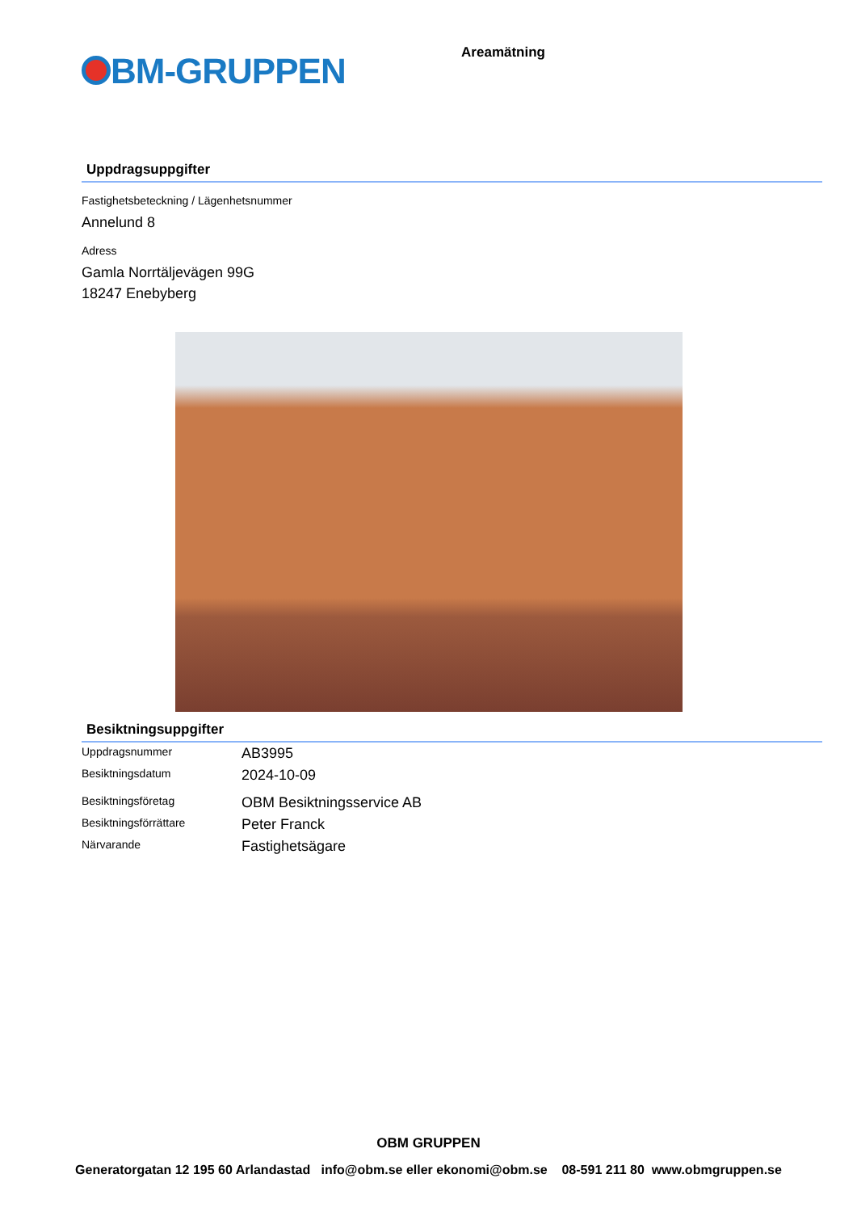BM-GRUPPEN
Areamätning
Uppdragsuppgifter
Fastighetsbeteckning / Lägenhetsnummer
Annelund 8
Adress
Gamla Norrtäljevägen 99G
18247 Enebyberg
Besiktningsuppgifter
| Uppdragsnummer | AB3995 |
| Besiktningsdatum | 2024-10-09 |
| Besiktningsföretag | OBM Besiktningsservice AB |
| Besiktningsförrättare | Peter Franck |
| Närvarande | Fastighetsägare |
OBM GRUPPEN
Generatorgatan 12 195 60 Arlandastad info@obm.se eller ekonomi@obm.se 08-591 211 80 www.obmgruppen.se